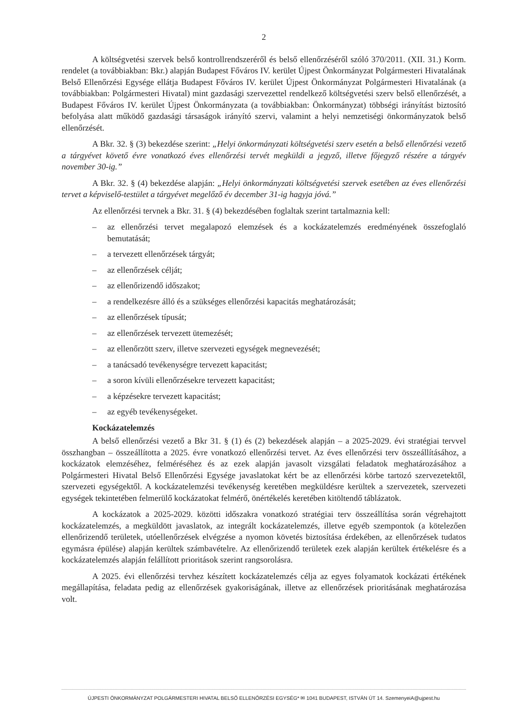2
A költségvetési szervek belső kontrollrendszeréről és belső ellenőrzéséről szóló 370/2011. (XII. 31.) Korm. rendelet (a továbbiakban: Bkr.) alapján Budapest Főváros IV. kerület Újpest Önkormányzat Polgármesteri Hivatalának Belső Ellenőrzési Egysége ellátja Budapest Főváros IV. kerület Újpest Önkormányzat Polgármesteri Hivatalának (a továbbiakban: Polgármesteri Hivatal) mint gazdasági szervezettel rendelkező költségvetési szerv belső ellenőrzését, a Budapest Főváros IV. kerület Újpest Önkormányzata (a továbbiakban: Önkormányzat) többségi irányítást biztosító befolyása alatt működő gazdasági társaságok irányító szervi, valamint a helyi nemzetiségi önkormányzatok belső ellenőrzését.
A Bkr. 32. § (3) bekezdése szerint: „Helyi önkormányzati költségvetési szerv esetén a belső ellenőrzési vezető a tárgyévet követő évre vonatkozó éves ellenőrzési tervét megküldi a jegyző, illetve főjegyző részére a tárgyév november 30-ig.”
A Bkr. 32. § (4) bekezdése alapján: „Helyi önkormányzati költségvetési szervek esetében az éves ellenőrzési tervet a képviselő-testület a tárgyévet megelőző év december 31-ig hagyja jóvá.”
Az ellenőrzési tervnek a Bkr. 31. § (4) bekezdésében foglaltak szerint tartalmaznia kell:
– az ellenőrzési tervet megalapozó elemzések és a kockázatelemzés eredményének összefoglaló bemutatását;
– a tervezett ellenőrzések tárgyát;
– az ellenőrzések célját;
– az ellenőrizendő időszakot;
– a rendelkezésre álló és a szükséges ellenőrzési kapacitás meghatározását;
– az ellenőrzések típusát;
– az ellenőrzések tervezett ütemezését;
– az ellenőrzött szerv, illetve szervezeti egységek megnevezését;
– a tanácsadó tevékenységre tervezett kapacitást;
– a soron kívüli ellenőrzésekre tervezett kapacitást;
– a képzésekre tervezett kapacitást;
– az egyéb tevékenységeket.
Kockázatelemzés
A belső ellenőrzési vezető a Bkr 31. § (1) és (2) bekezdések alapján – a 2025-2029. évi stratégiai tervvel összhangban – összeállította a 2025. évre vonatkozó ellenőrzési tervet. Az éves ellenőrzési terv összeállításához, a kockázatok elemzéséhez, felméréséhez és az ezek alapján javasolt vizsgálati feladatok meghatározásához a Polgármesteri Hivatal Belső Ellenőrzési Egysége javaslatokat kért be az ellenőrzési körbe tartozó szervezetektől, szervezeti egységektől. A kockázatelemzési tevékenység keretében megküldésre kerültek a szervezetek, szervezeti egységek tekintetében felmerülő kockázatokat felmérő, önértékelés keretében kitöltendő táblázatok.
A kockázatok a 2025-2029. közötti időszakra vonatkozó stratégiai terv összeállítása során végrehajtott kockázatelemzés, a megküldött javaslatok, az integrált kockázatelemzés, illetve egyéb szempontok (a kötelezően ellenőrizendő területek, utóellenőrzések elvégzése a nyomon követés biztosítása érdekében, az ellenőrzések tudatos egymásra épülése) alapján kerültek számbavételre. Az ellenőrizendő területek ezek alapján kerültek értékelésre és a kockázatelemzés alapján felállított prioritások szerint rangsorolásra.
A 2025. évi ellenőrzési tervhez készített kockázatelemzés célja az egyes folyamatok kockázati értékének megállapítása, feladata pedig az ellenőrzések gyakoriságának, illetve az ellenőrzések prioritásának meghatározása volt.
ÚJPESTI ÖNKORMÁNYZAT POLGÁRMESTERI HIVATAL BELSŐ ELLENŐRZÉSI EGYSÉG* ✉ 1041 BUDAPEST, ISTVÁN ÚT 14. SzemenyeiA@ujpest.hu